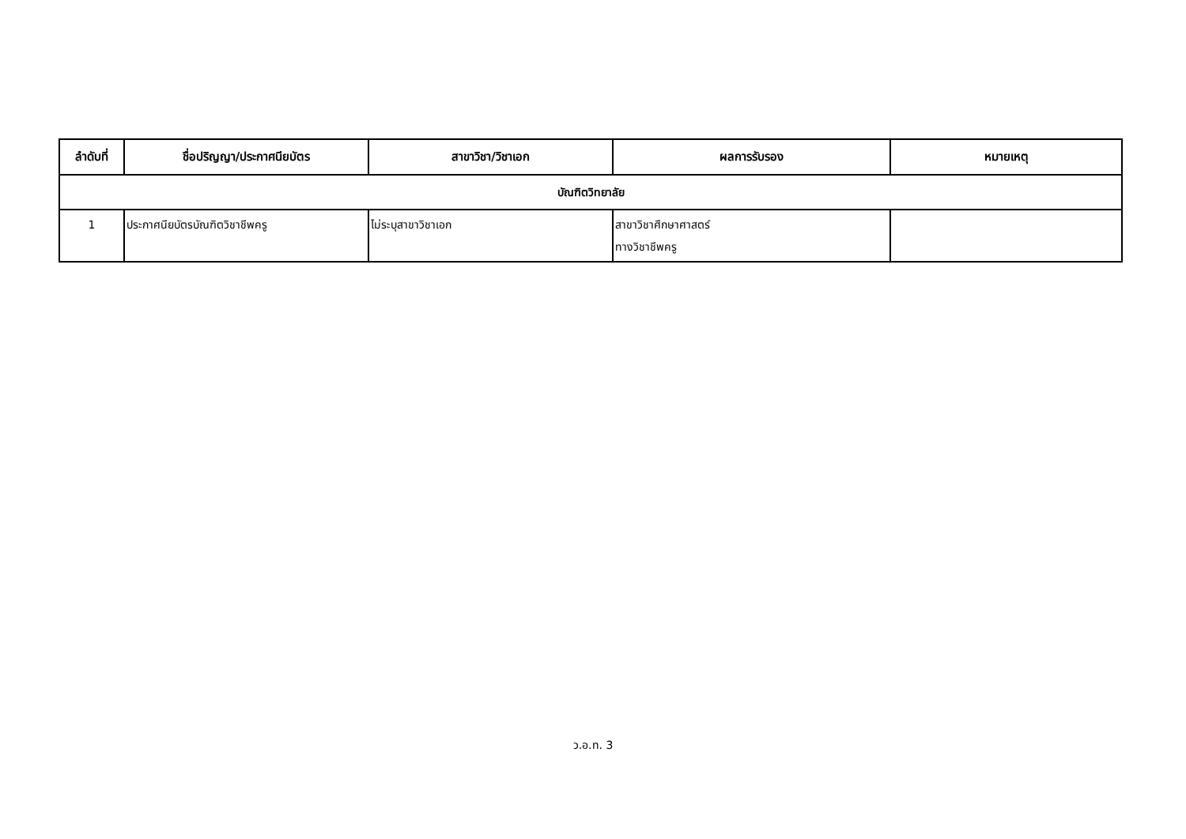| ลำดับที่ | ชื่อปริญญา/ประกาศนียบัตร | สาขาวิชา/วิชาเอก | ผลการรับรอง | หมายเหตุ |
| --- | --- | --- | --- | --- |
| บัณฑิตวิทยาลัย | | | | |
| 1 | ประกาศนียบัตรบัณฑิตวิชาชีพครู | ไม่ระบุสาขาวิชาเอก | สาขาวิชาศึกษาศาสตร์ ทางวิชาชีพครู | |
ว.อ.ท. 3